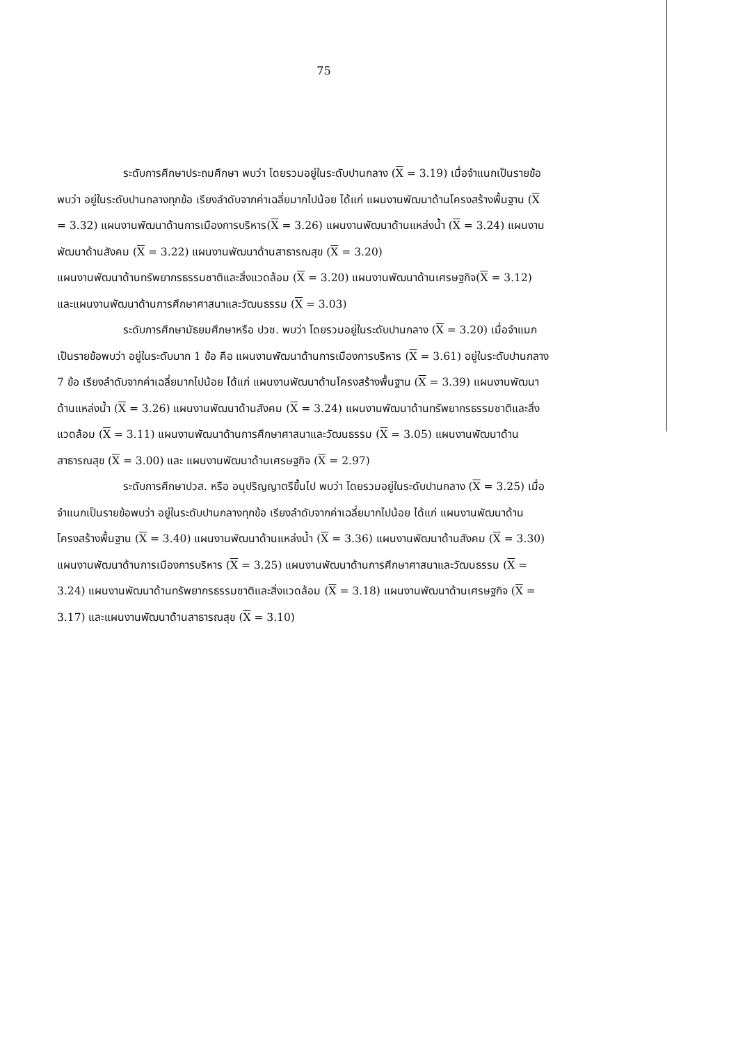75
ระดับการศึกษาประถมศึกษา พบว่า โดยรวมอยู่ในระดับปานกลาง (X = 3.19) เมื่อจำแนกเป็นรายข้อพบว่า อยู่ในระดับปานกลางทุกข้อ เรียงลำดับจากค่าเฉลี่ยมากไปน้อย ได้แก่ แผนงานพัฒนาด้านโครงสร้างพื้นฐาน (X = 3.32) แผนงานพัฒนาด้านการเมืองการบริหาร(X = 3.26) แผนงานพัฒนาด้านแหล่งน้ำ (X = 3.24) แผนงานพัฒนาด้านสังคม (X = 3.22) แผนงานพัฒนาด้านสาธารณสุข (X = 3.20)
แผนงานพัฒนาด้านทรัพยากรธรรมชาติและสิ่งแวดล้อม (X = 3.20) แผนงานพัฒนาด้านเศรษฐกิจ(X = 3.12) และแผนงานพัฒนาด้านการศึกษาศาสนาและวัฒนธรรม (X = 3.03)
ระดับการศึกษามัธยมศึกษาหรือ ปวช. พบว่า โดยรวมอยู่ในระดับปานกลาง (X = 3.20) เมื่อจำแนกเป็นรายข้อพบว่า อยู่ในระดับมาก 1 ข้อ คือ แผนงานพัฒนาด้านการเมืองการบริหาร (X = 3.61) อยู่ในระดับปานกลาง 7 ข้อ เรียงลำดับจากค่าเฉลี่ยมากไปน้อย ได้แก่ แผนงานพัฒนาด้านโครงสร้างพื้นฐาน (X = 3.39) แผนงานพัฒนาด้านแหล่งน้ำ (X = 3.26) แผนงานพัฒนาด้านสังคม (X = 3.24) แผนงานพัฒนาด้านทรัพยากรธรรมชาติและสิ่งแวดล้อม (X = 3.11) แผนงานพัฒนาด้านการศึกษาศาสนาและวัฒนธรรม (X = 3.05) แผนงานพัฒนาด้านสาธารณสุข (X = 3.00) และ แผนงานพัฒนาด้านเศรษฐกิจ (X = 2.97)
ระดับการศึกษาปวส. หรือ อนุปริญญาตรีขึ้นไป พบว่า โดยรวมอยู่ในระดับปานกลาง (X = 3.25) เมื่อจำแนกเป็นรายข้อพบว่า อยู่ในระดับปานกลางทุกข้อ เรียงลำดับจากค่าเฉลี่ยมากไปน้อย ได้แก่ แผนงานพัฒนาด้านโครงสร้างพื้นฐาน (X = 3.40) แผนงานพัฒนาด้านแหล่งน้ำ (X = 3.36) แผนงานพัฒนาด้านสังคม (X = 3.30) แผนงานพัฒนาด้านการเมืองการบริหาร (X = 3.25) แผนงานพัฒนาด้านการศึกษาศาสนาและวัฒนธรรม (X = 3.24) แผนงานพัฒนาด้านทรัพยากรธรรมชาติและสิ่งแวดล้อม (X = 3.18) แผนงานพัฒนาด้านเศรษฐกิจ (X = 3.17) และแผนงานพัฒนาด้านสาธารณสุข (X = 3.10)